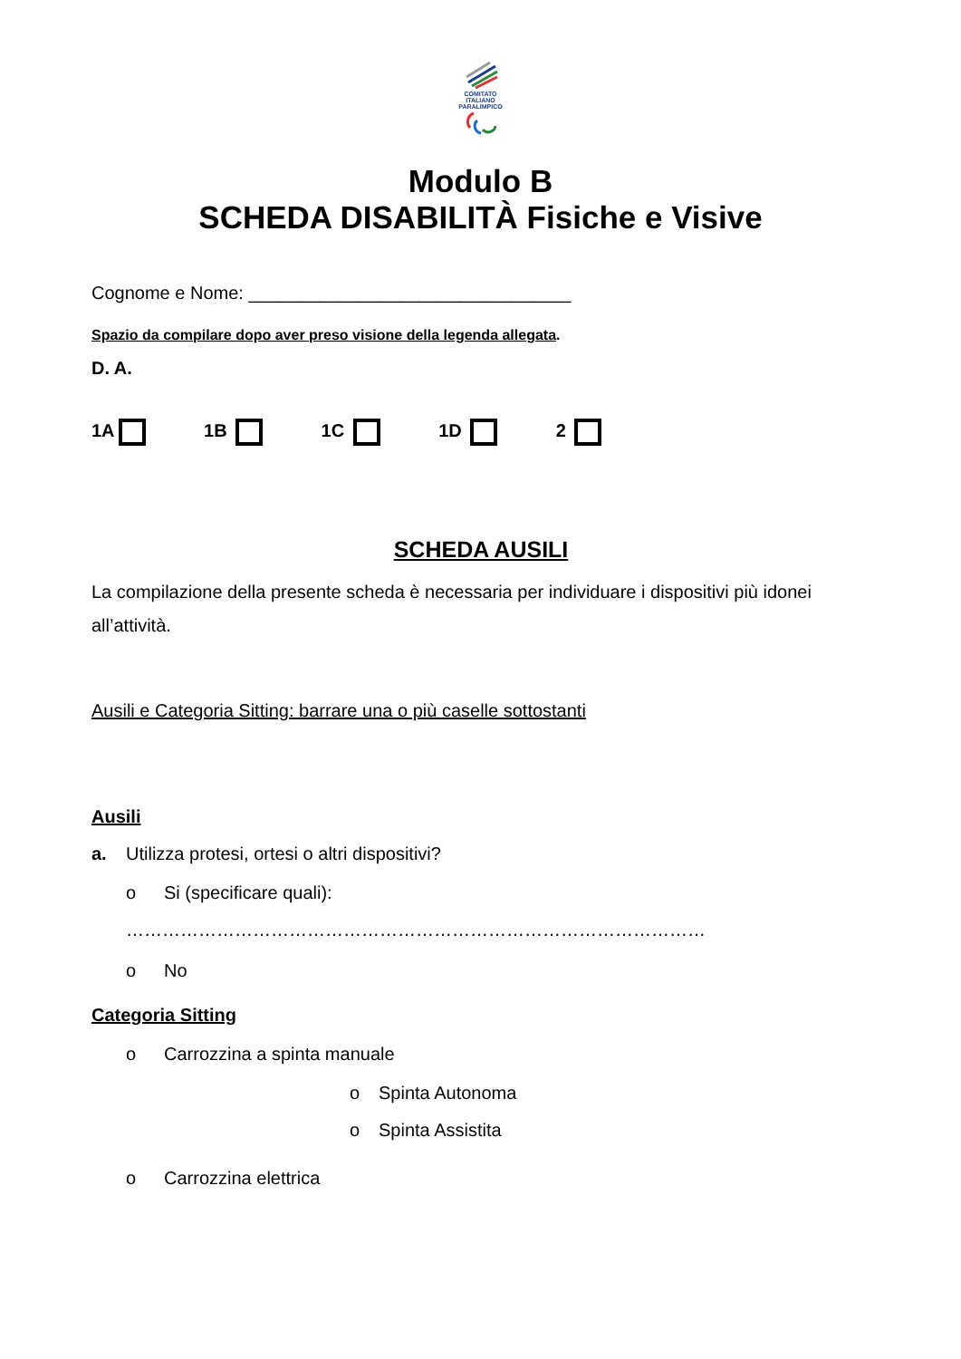COMITATO
ITALIANO
PARALIMPICO
Modulo B
SCHEDA DISABILITÀ Fisiche e Visive
Cognome e Nome: ________________________________
Spazio da compilare dopo aver preso visione della legenda allegata.
D. A.
1A 1B 1C 1D 2
SCHEDA AUSILI
La compilazione della presente scheda è necessaria per individuare i dispositivi più idonei all’attività.
Ausili e Categoria Sitting: barrare una o più caselle sottostanti
Ausili
a. Utilizza protesi, ortesi o altri dispositivi?
o Si (specificare quali):
……………………………………………………………………………………
o No
Categoria Sitting
o Carrozzina a spinta manuale
o Spinta Autonoma
o Spinta Assistita
o Carrozzina elettrica